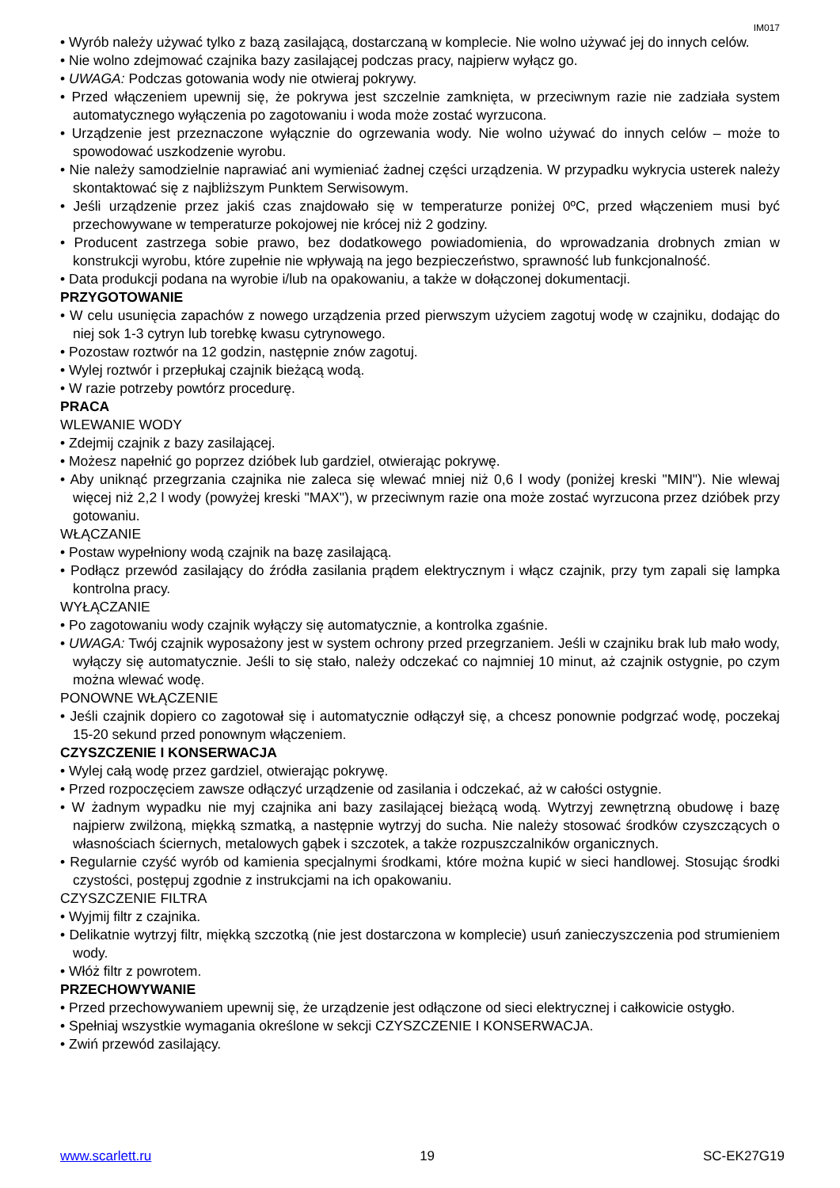IM017
• Wyrób należy używać tylko z bazą zasilającą, dostarczaną w komplecie. Nie wolno używać jej do innych celów.
• Nie wolno zdejmować czajnika bazy zasilającej podczas pracy, najpierw wyłącz go.
• UWAGA: Podczas gotowania wody nie otwieraj pokrywy.
• Przed włączeniem upewnij się, że pokrywa jest szczelnie zamknięta, w przeciwnym razie nie zadziała system automatycznego wyłączenia po zagotowaniu i woda może zostać wyrzucona.
• Urządzenie jest przeznaczone wyłącznie do ogrzewania wody. Nie wolno używać do innych celów – może to spowodować uszkodzenie wyrobu.
• Nie należy samodzielnie naprawiać ani wymieniać żadnej części urządzenia. W przypadku wykrycia usterek należy skontaktować się z najbliższym Punktem Serwisowym.
• Jeśli urządzenie przez jakiś czas znajdowało się w temperaturze poniżej 0ºC, przed włączeniem musi być przechowywane w temperaturze pokojowej nie krócej niż 2 godziny.
• Producent zastrzega sobie prawo, bez dodatkowego powiadomienia, do wprowadzania drobnych zmian w konstrukcji wyrobu, które zupełnie nie wpływają na jego bezpieczeństwo, sprawność lub funkcjonalność.
• Data produkcji podana na wyrobie i/lub na opakowaniu, a także w dołączonej dokumentacji.
PRZYGOTOWANIE
• W celu usunięcia zapachów z nowego urządzenia przed pierwszym użyciem zagotuj wodę w czajniku, dodając do niej sok 1-3 cytryn lub torebkę kwasu cytrynowego.
• Pozostaw roztwór na 12 godzin, następnie znów zagotuj.
• Wylej roztwór i przepłukaj czajnik bieżącą wodą.
• W razie potrzeby powtórz procedurę.
PRACA
WLEWANIE WODY
• Zdejmij czajnik z bazy zasilającej.
• Możesz napełnić go poprzez dzióbek lub gardziel, otwierając pokrywę.
• Aby uniknąć przegrzania czajnika nie zaleca się wlewać mniej niż 0,6 l wody (poniżej kreski "MIN"). Nie wlewaj więcej niż 2,2 l wody (powyżej kreski "MAX"), w przeciwnym razie ona może zostać wyrzucona przez dzióbek przy gotowaniu.
WŁĄCZANIE
• Postaw wypełniony wodą czajnik na bazę zasilającą.
• Podłącz przewód zasilający do źródła zasilania prądem elektrycznym i włącz czajnik, przy tym zapali się lampka kontrolna pracy.
WYŁĄCZANIE
• Po zagotowaniu wody czajnik wyłączy się automatycznie, a kontrolka zgaśnie.
• UWAGA: Twój czajnik wyposażony jest w system ochrony przed przegrzaniem. Jeśli w czajniku brak lub mało wody, wyłączy się automatycznie. Jeśli to się stało, należy odczekać co najmniej 10 minut, aż czajnik ostygnie, po czym można wlewać wodę.
PONOWNE WŁĄCZENIE
• Jeśli czajnik dopiero co zagotował się i automatycznie odłączył się, a chcesz ponownie podgrzać wodę, poczekaj 15-20 sekund przed ponownym włączeniem.
CZYSZCZENIE I KONSERWACJA
• Wylej całą wodę przez gardziel, otwierając pokrywę.
• Przed rozpoczęciem zawsze odłączyć urządzenie od zasilania i odczekać, aż w całości ostygnie.
• W żadnym wypadku nie myj czajnika ani bazy zasilającej bieżącą wodą. Wytrzyj zewnętrzną obudowę i bazę najpierw zwilżoną, miękką szmatką, a następnie wytrzyj do sucha. Nie należy stosować środków czyszczących o własnościach ściernych, metalowych gąbek i szczotek, a także rozpuszczalników organicznych.
• Regularnie czyść wyrób od kamienia specjalnymi środkami, które można kupić w sieci handlowej. Stosując środki czystości, postępuj zgodnie z instrukcjami na ich opakowaniu.
CZYSZCZENIE FILTRA
• Wyjmij filtr z czajnika.
• Delikatnie wytrzyj filtr, miękką szczotką (nie jest dostarczona w komplecie) usuń zanieczyszczenia pod strumieniem wody.
• Włóż filtr z powrotem.
PRZECHOWYWANIE
• Przed przechowywaniem upewnij się, że urządzenie jest odłączone od sieci elektrycznej i całkowicie ostygło.
• Spełniaj wszystkie wymagania określone w sekcji CZYSZCZENIE I KONSERWACJA.
• Zwiń przewód zasilający.
www.scarlett.ru 19 SC-EK27G19